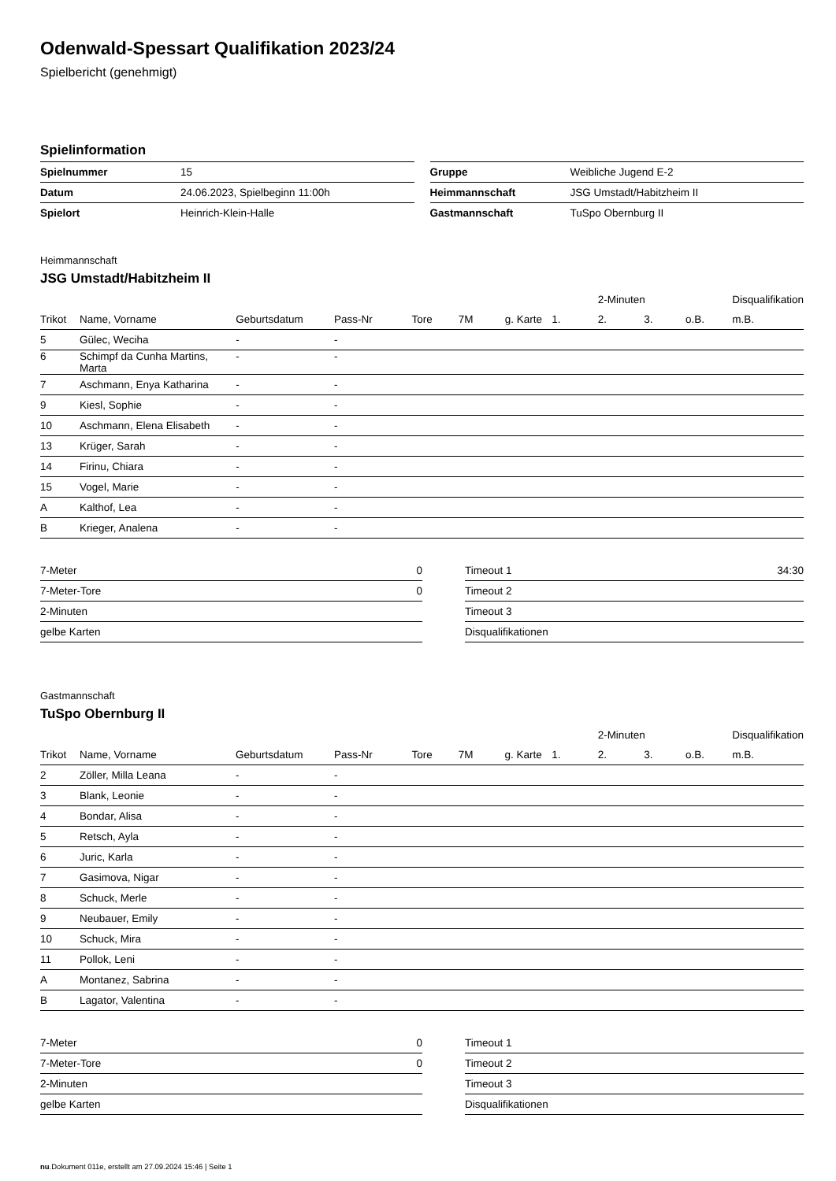Odenwald-Spessart Qualifikation 2023/24
Spielbericht (genehmigt)
Spielinformation
| Spielnummer | 15 |
| Datum | 24.06.2023, Spielbeginn 11:00h |
| Spielort | Heinrich-Klein-Halle |
| Gruppe | Weibliche Jugend E-2 |
| Heimmannschaft | JSG Umstadt/Habitzheim II |
| Gastmannschaft | TuSpo Obernburg II |
Heimmannschaft
JSG Umstadt/Habitzheim II
| | | | | | | | | 2-Minuten | | | Disqualifikation |
| --- | --- | --- | --- | --- | --- | --- | --- | --- | --- | --- | --- |
| Trikot | Name, Vorname | Geburtsdatum | Pass-Nr | Tore | 7M | g. Karte | 1. | 2. | 3. | o.B. | m.B. |
| 5 | Gülec, Weciha | - | - | | | | | | | | |
| 6 | Schimpf da Cunha Martins, Marta | - | - | | | | | | | | |
| 7 | Aschmann, Enya Katharina | - | - | | | | | | | | |
| 9 | Kiesl, Sophie | - | - | | | | | | | | |
| 10 | Aschmann, Elena Elisabeth | - | - | | | | | | | | |
| 13 | Krüger, Sarah | - | - | | | | | | | | |
| 14 | Firinu, Chiara | - | - | | | | | | | | |
| 15 | Vogel, Marie | - | - | | | | | | | | |
| A | Kalthof, Lea | - | - | | | | | | | | |
| B | Krieger, Analena | - | - | | | | | | | | |
| 7-Meter | 0 |
| 7-Meter-Tore | 0 |
| 2-Minuten | |
| gelbe Karten | |
| Timeout 1 | 34:30 |
| Timeout 2 | |
| Timeout 3 | |
| Disqualifikationen | |
Gastmannschaft
TuSpo Obernburg II
| | | | | | | | | 2-Minuten | | | Disqualifikation |
| --- | --- | --- | --- | --- | --- | --- | --- | --- | --- | --- | --- |
| Trikot | Name, Vorname | Geburtsdatum | Pass-Nr | Tore | 7M | g. Karte | 1. | 2. | 3. | o.B. | m.B. |
| 2 | Zöller, Milla Leana | - | - | | | | | | | | |
| 3 | Blank, Leonie | - | - | | | | | | | | |
| 4 | Bondar, Alisa | - | - | | | | | | | | |
| 5 | Retsch, Ayla | - | - | | | | | | | | |
| 6 | Juric, Karla | - | - | | | | | | | | |
| 7 | Gasimova, Nigar | - | - | | | | | | | | |
| 8 | Schuck, Merle | - | - | | | | | | | | |
| 9 | Neubauer, Emily | - | - | | | | | | | | |
| 10 | Schuck, Mira | - | - | | | | | | | | |
| 11 | Pollok, Leni | - | - | | | | | | | | |
| A | Montanez, Sabrina | - | - | | | | | | | | |
| B | Lagator, Valentina | - | - | | | | | | | | |
| 7-Meter | 0 |
| 7-Meter-Tore | 0 |
| 2-Minuten | |
| gelbe Karten | |
| Timeout 1 | |
| Timeout 2 | |
| Timeout 3 | |
| Disqualifikationen | |
nu.Dokument 011e, erstellt am 27.09.2024 15:46 | Seite 1